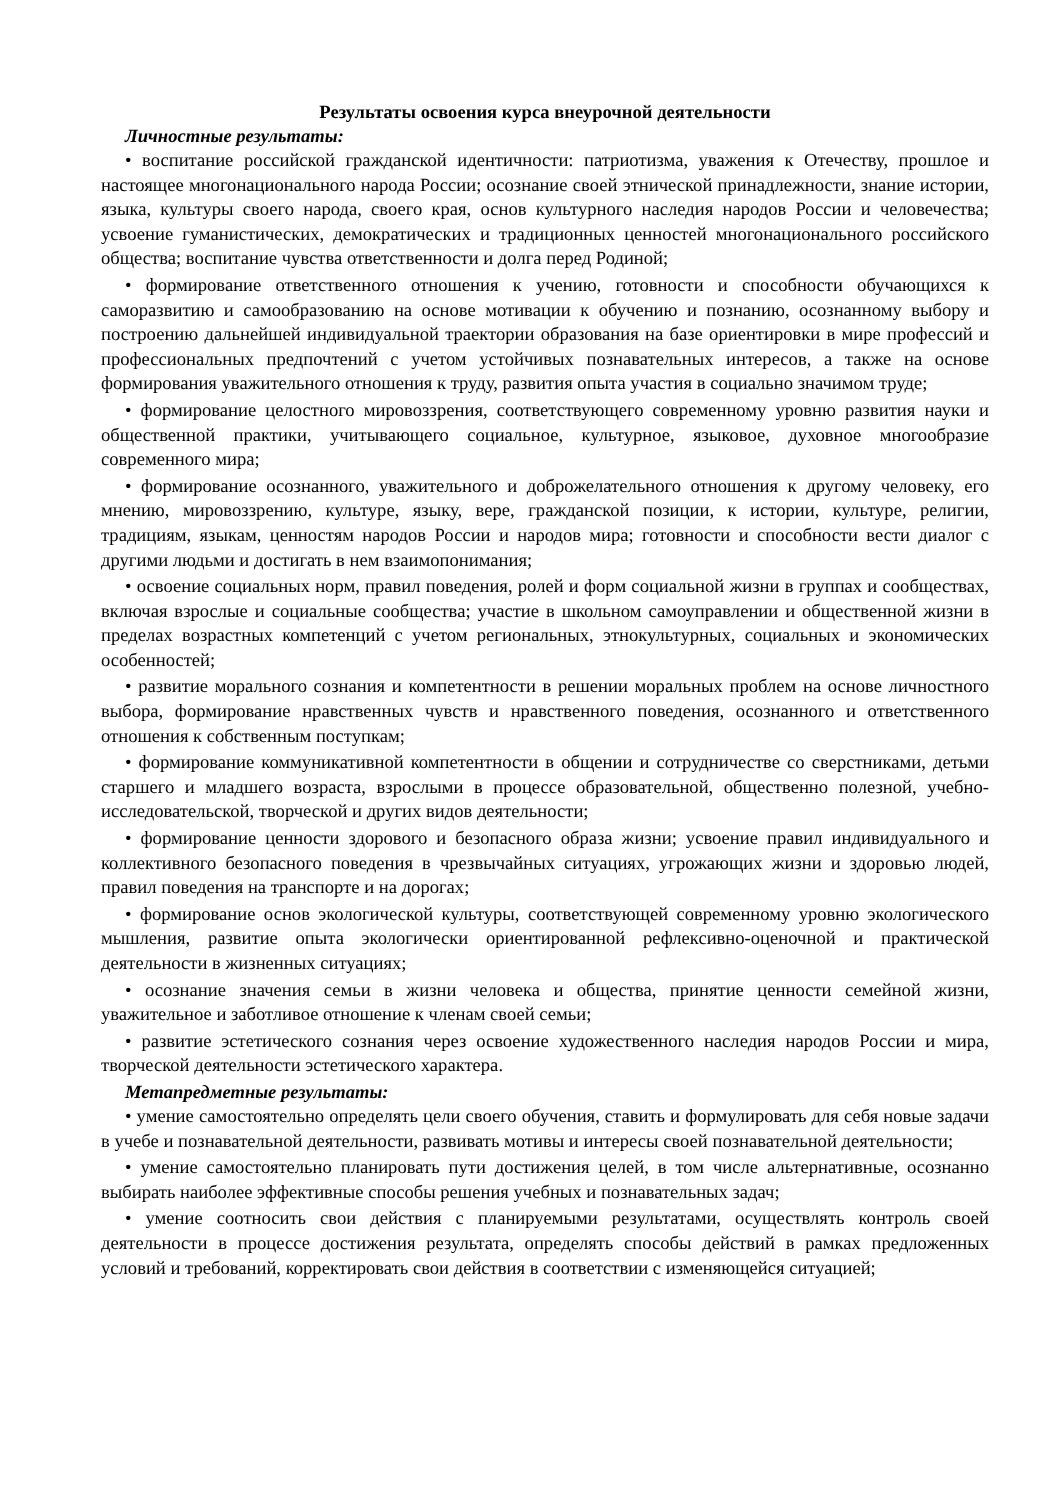Результаты освоения курса внеурочной деятельности
Личностные результаты:
• воспитание российской гражданской идентичности: патриотизма, уважения к Отечеству, прошлое и настоящее многонационального народа России; осознание своей этнической принадлежности, знание истории, языка, культуры своего народа, своего края, основ культурного наследия народов России и человечества; усвоение гуманистических, демократических и традиционных ценностей многонационального российского общества; воспитание чувства ответственности и долга перед Родиной;
• формирование ответственного отношения к учению, готовности и способности обучающихся к саморазвитию и самообразованию на основе мотивации к обучению и познанию, осознанному выбору и построению дальнейшей индивидуальной траектории образования на базе ориентировки в мире профессий и профессиональных предпочтений с учетом устойчивых познавательных интересов, а также на основе формирования уважительного отношения к труду, развития опыта участия в социально значимом труде;
• формирование целостного мировоззрения, соответствующего современному уровню развития науки и общественной практики, учитывающего социальное, культурное, языковое, духовное многообразие современного мира;
• формирование осознанного, уважительного и доброжелательного отношения к другому человеку, его мнению, мировоззрению, культуре, языку, вере, гражданской позиции, к истории, культуре, религии, традициям, языкам, ценностям народов России и народов мира; готовности и способности вести диалог с другими людьми и достигать в нем взаимопонимания;
• освоение социальных норм, правил поведения, ролей и форм социальной жизни в группах и сообществах, включая взрослые и социальные сообщества; участие в школьном самоуправлении и общественной жизни в пределах возрастных компетенций с учетом региональных, этнокультурных, социальных и экономических особенностей;
• развитие морального сознания и компетентности в решении моральных проблем на основе личностного выбора, формирование нравственных чувств и нравственного поведения, осознанного и ответственного отношения к собственным поступкам;
• формирование коммуникативной компетентности в общении и сотрудничестве со сверстниками, детьми старшего и младшего возраста, взрослыми в процессе образовательной, общественно полезной, учебно-исследовательской, творческой и других видов деятельности;
• формирование ценности здорового и безопасного образа жизни; усвоение правил индивидуального и коллективного безопасного поведения в чрезвычайных ситуациях, угрожающих жизни и здоровью людей, правил поведения на транспорте и на дорогах;
• формирование основ экологической культуры, соответствующей современному уровню экологического мышления, развитие опыта экологически ориентированной рефлексивно-оценочной и практической деятельности в жизненных ситуациях;
• осознание значения семьи в жизни человека и общества, принятие ценности семейной жизни, уважительное и заботливое отношение к членам своей семьи;
• развитие эстетического сознания через освоение художественного наследия народов России и мира, творческой деятельности эстетического характера.
Метапредметные результаты:
• умение самостоятельно определять цели своего обучения, ставить и формулировать для себя новые задачи в учебе и познавательной деятельности, развивать мотивы и интересы своей познавательной деятельности;
• умение самостоятельно планировать пути достижения целей, в том числе альтернативные, осознанно выбирать наиболее эффективные способы решения учебных и познавательных задач;
• умение соотносить свои действия с планируемыми результатами, осуществлять контроль своей деятельности в процессе достижения результата, определять способы действий в рамках предложенных условий и требований, корректировать свои действия в соответствии с изменяющейся ситуацией;